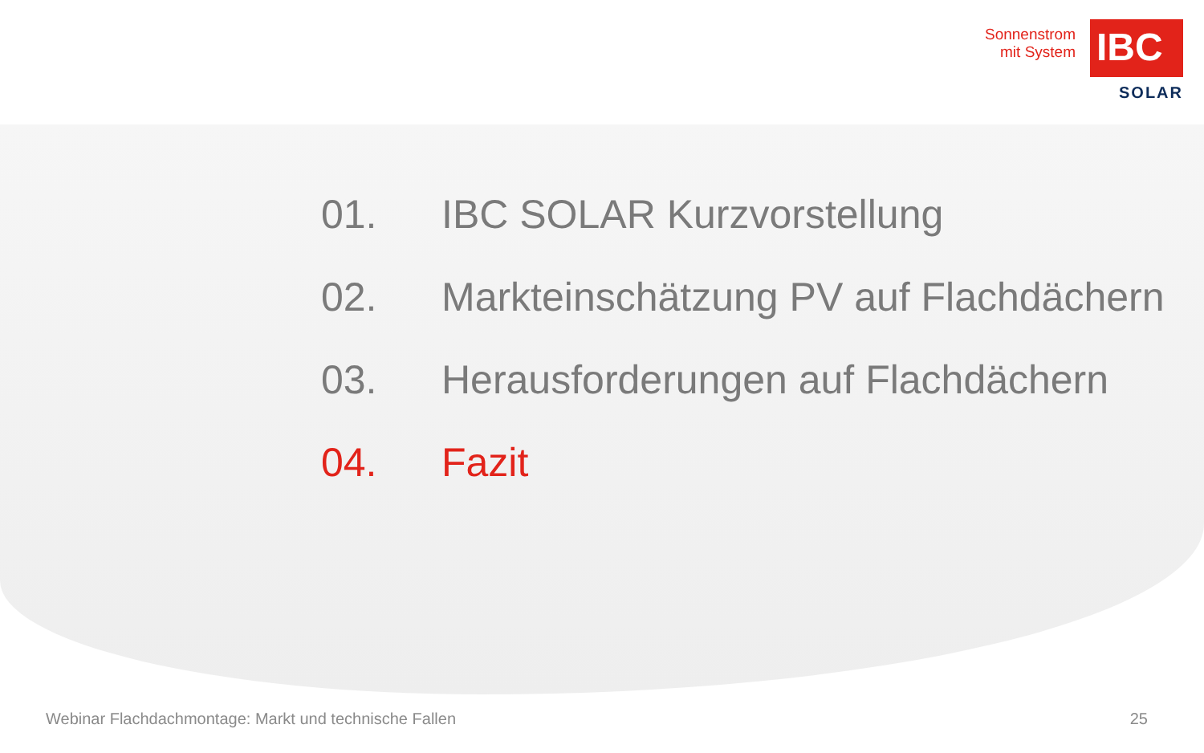Sonnenstrom
mit System
IBC
SOLAR
01. IBC SOLAR Kurzvorstellung
02. Markteinschätzung PV auf Flachdächern
03. Herausforderungen auf Flachdächern
04. Fazit
Webinar Flachdachmontage: Markt und technische Fallen 25